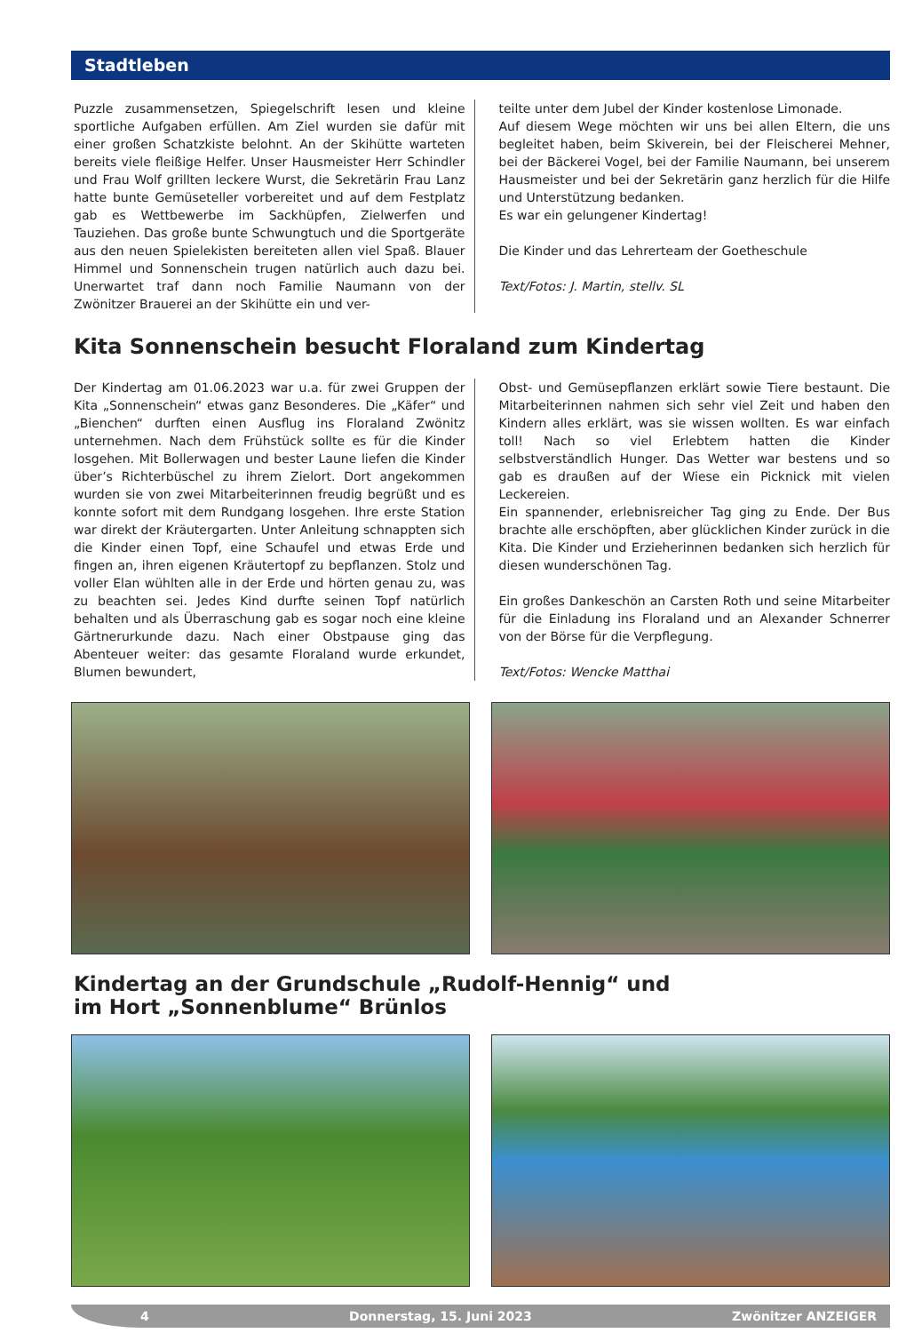Stadtleben
Puzzle zusammensetzen, Spiegelschrift lesen und kleine sportliche Aufgaben erfüllen. Am Ziel wurden sie dafür mit einer großen Schatzkiste belohnt. An der Skihütte warteten bereits viele fleißige Helfer. Unser Hausmeister Herr Schindler und Frau Wolf grillten leckere Wurst, die Sekretärin Frau Lanz hatte bunte Gemüseteller vorbereitet und auf dem Festplatz gab es Wettbewerbe im Sackhüpfen, Zielwerfen und Tauziehen. Das große bunte Schwungtuch und die Sportgeräte aus den neuen Spielekisten bereiteten allen viel Spaß. Blauer Himmel und Sonnenschein trugen natürlich auch dazu bei. Unerwartet traf dann noch Familie Naumann von der Zwönitzer Brauerei an der Skihütte ein und ver-
teilte unter dem Jubel der Kinder kostenlose Limonade.
Auf diesem Wege möchten wir uns bei allen Eltern, die uns begleitet haben, beim Skiverein, bei der Fleischerei Mehner, bei der Bäckerei Vogel, bei der Familie Naumann, bei unserem Hausmeister und bei der Sekretärin ganz herzlich für die Hilfe und Unterstützung bedanken.
Es war ein gelungener Kindertag!
Die Kinder und das Lehrerteam der Goetheschule
Text/Fotos: J. Martin, stellv. SL
Kita Sonnenschein besucht Floraland zum Kindertag
Der Kindertag am 01.06.2023 war u.a. für zwei Gruppen der Kita „Sonnenschein“ etwas ganz Besonderes. Die „Käfer“ und „Bienchen“ durften einen Ausflug ins Floraland Zwönitz unternehmen. Nach dem Frühstück sollte es für die Kinder losgehen. Mit Bollerwagen und bester Laune liefen die Kinder über’s Richterbüschel zu ihrem Zielort. Dort angekommen wurden sie von zwei Mitarbeiterinnen freudig begrüßt und es konnte sofort mit dem Rundgang losgehen. Ihre erste Station war direkt der Kräutergarten. Unter Anleitung schnappten sich die Kinder einen Topf, eine Schaufel und etwas Erde und fingen an, ihren eigenen Kräutertopf zu bepflanzen. Stolz und voller Elan wühlten alle in der Erde und hörten genau zu, was zu beachten sei. Jedes Kind durfte seinen Topf natürlich behalten und als Überraschung gab es sogar noch eine kleine Gärtnerurkunde dazu. Nach einer Obstpause ging das Abenteuer weiter: das gesamte Floraland wurde erkundet, Blumen bewundert,
Obst- und Gemüsepflanzen erklärt sowie Tiere bestaunt. Die Mitarbeiterinnen nahmen sich sehr viel Zeit und haben den Kindern alles erklärt, was sie wissen wollten. Es war einfach toll! Nach so viel Erlebtem hatten die Kinder selbstverständlich Hunger. Das Wetter war bestens und so gab es draußen auf der Wiese ein Picknick mit vielen Leckereien.
Ein spannender, erlebnisreicher Tag ging zu Ende. Der Bus brachte alle erschöpften, aber glücklichen Kinder zurück in die Kita. Die Kinder und Erzieherinnen bedanken sich herzlich für diesen wunderschönen Tag.
Ein großes Dankeschön an Carsten Roth und seine Mitarbeiter für die Einladung ins Floraland und an Alexander Schnerrer von der Börse für die Verpflegung.
Text/Fotos: Wencke Matthai
Kindertag an der Grundschule „Rudolf-Hennig“ und
im Hort „Sonnenblume“ Brünlos
4 Donnerstag, 15. Juni 2023 Zwönitzer ANZEIGER